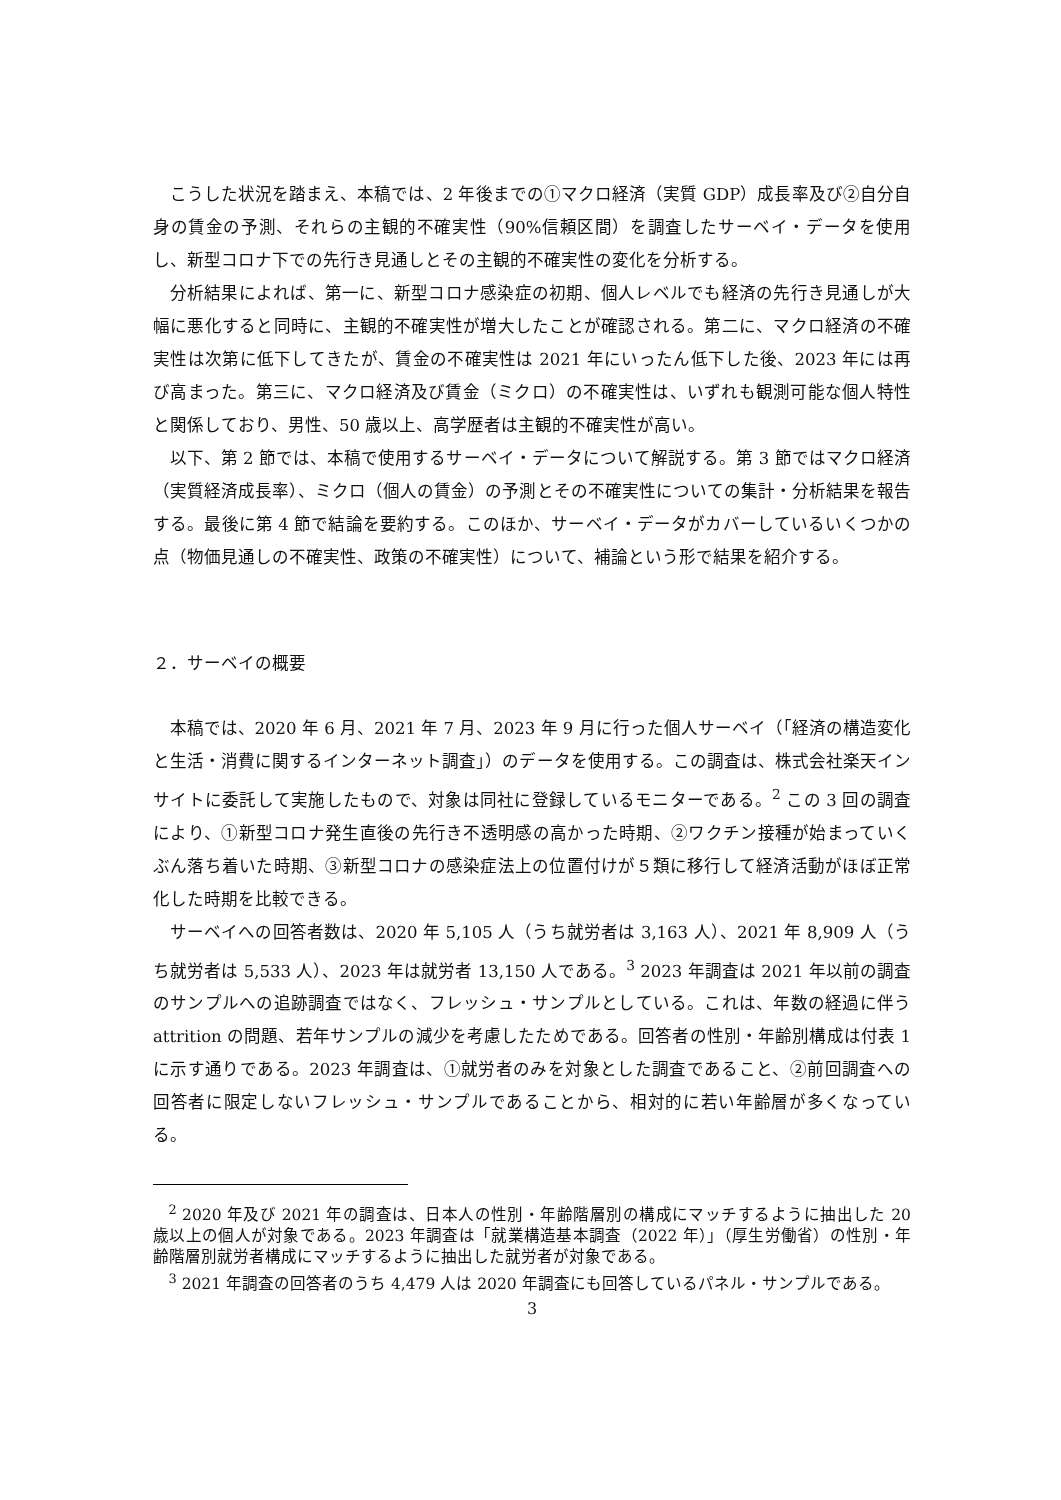こうした状況を踏まえ、本稿では、2 年後までの①マクロ経済（実質 GDP）成長率及び②自分自身の賃金の予測、それらの主観的不確実性（90%信頼区間）を調査したサーベイ・データを使用し、新型コロナ下での先行き見通しとその主観的不確実性の変化を分析する。
分析結果によれば、第一に、新型コロナ感染症の初期、個人レベルでも経済の先行き見通しが大幅に悪化すると同時に、主観的不確実性が増大したことが確認される。第二に、マクロ経済の不確実性は次第に低下してきたが、賃金の不確実性は 2021 年にいったん低下した後、2023 年には再び高まった。第三に、マクロ経済及び賃金（ミクロ）の不確実性は、いずれも観測可能な個人特性と関係しており、男性、50 歳以上、高学歴者は主観的不確実性が高い。
以下、第 2 節では、本稿で使用するサーベイ・データについて解説する。第 3 節ではマクロ経済（実質経済成長率）、ミクロ（個人の賃金）の予測とその不確実性についての集計・分析結果を報告する。最後に第 4 節で結論を要約する。このほか、サーベイ・データがカバーしているいくつかの点（物価見通しの不確実性、政策の不確実性）について、補論という形で結果を紹介する。
２．サーベイの概要
本稿では、2020 年 6 月、2021 年 7 月、2023 年 9 月に行った個人サーベイ（「経済の構造変化と生活・消費に関するインターネット調査」）のデータを使用する。この調査は、株式会社楽天インサイトに委託して実施したもので、対象は同社に登録しているモニターである。<sup>2</sup> この 3 回の調査により、①新型コロナ発生直後の先行き不透明感の高かった時期、②ワクチン接種が始まっていくぶん落ち着いた時期、③新型コロナの感染症法上の位置付けが５類に移行して経済活動がほぼ正常化した時期を比較できる。
サーベイへの回答者数は、2020 年 5,105 人（うち就労者は 3,163 人）、2021 年 8,909 人（うち就労者は 5,533 人）、2023 年は就労者 13,150 人である。<sup>3</sup> 2023 年調査は 2021 年以前の調査のサンプルへの追跡調査ではなく、フレッシュ・サンプルとしている。これは、年数の経過に伴う attrition の問題、若年サンプルの減少を考慮したためである。回答者の性別・年齢別構成は付表 1 に示す通りである。2023 年調査は、①就労者のみを対象とした調査であること、②前回調査への回答者に限定しないフレッシュ・サンプルであることから、相対的に若い年齢層が多くなっている。
<sup>2</sup> 2020 年及び 2021 年の調査は、日本人の性別・年齢階層別の構成にマッチするように抽出した 20 歳以上の個人が対象である。2023 年調査は「就業構造基本調査（2022 年）」（厚生労働省）の性別・年齢階層別就労者構成にマッチするように抽出した就労者が対象である。
<sup>3</sup> 2021 年調査の回答者のうち 4,479 人は 2020 年調査にも回答しているパネル・サンプルである。
3